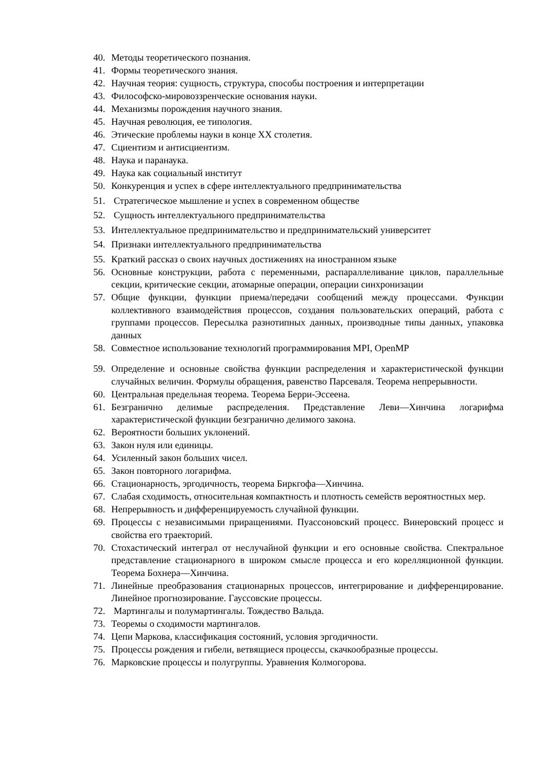40. Методы теоретического познания.
41. Формы теоретического знания.
42. Научная теория: сущность, структура, способы построения и интерпретации
43. Философско-мировоззренческие основания науки.
44. Механизмы порождения научного знания.
45. Научная революция, ее типология.
46. Этические проблемы науки в конце XX столетия.
47. Сциентизм и антисциентизм.
48. Наука и паранаука.
49. Наука как социальный институт
50. Конкуренция и успех в сфере интеллектуального предпринимательства
51. Стратегическое мышление и успех в современном обществе
52. Сущность интеллектуального предпринимательства
53. Интеллектуальное предпринимательство и предпринимательский университет
54. Признаки интеллектуального предпринимательства
55. Краткий рассказ о своих научных достижениях на иностранном языке
56. Основные конструкции, работа с переменными, распараллеливание циклов, параллельные секции, критические секции, атомарные операции, операции синхронизации
57. Общие функции, функции приема/передачи сообщений между процессами. Функции коллективного взаимодействия процессов, создания пользовательских операций, работа с группами процессов. Пересылка разнотипных данных, производные типы данных, упаковка данных
58. Совместное использование технологий программирования MPI, OpenMP
59. Определение и основные свойства функции распределения и характеристической функции случайных величин. Формулы обращения, равенство Парсеваля. Теорема непрерывности.
60. Центральная предельная теорема. Теорема Берри-Эссеена.
61. Безгранично делимые распределения. Представление Леви—Хинчина логарифма характеристической функции безгранично делимого закона.
62. Вероятности больших уклонений.
63. Закон нуля или единицы.
64. Усиленный закон больших чисел.
65. Закон повторного логарифма.
66. Стационарность, эргодичность, теорема Биркгофа—Хинчина.
67. Слабая сходимость, относительная компактность и плотность семейств вероятностных мер.
68. Непрерывность и дифференцируемость случайной функции.
69. Процессы с независимыми приращениями. Пуассоновский процесс. Винеровский процесс и свойства его траекторий.
70. Стохастический интеграл от неслучайной функции и его основные свойства. Спектральное представление стационарного в широком смысле процесса и его корелляционной функции. Теорема Бохнера—Хинчина.
71. Линейные преобразования стационарных процессов, интегрирование и дифференцирование. Линейное прогнозирование. Гауссовские процессы.
72. Мартингалы и полумартингалы. Тождество Вальда.
73. Теоремы о сходимости мартингалов.
74. Цепи Маркова, классификация состояний, условия эргодичности.
75. Процессы рождения и гибели, ветвящиеся процессы, скачкообразные процессы.
76. Марковские процессы и полугруппы. Уравнения Колмогорова.